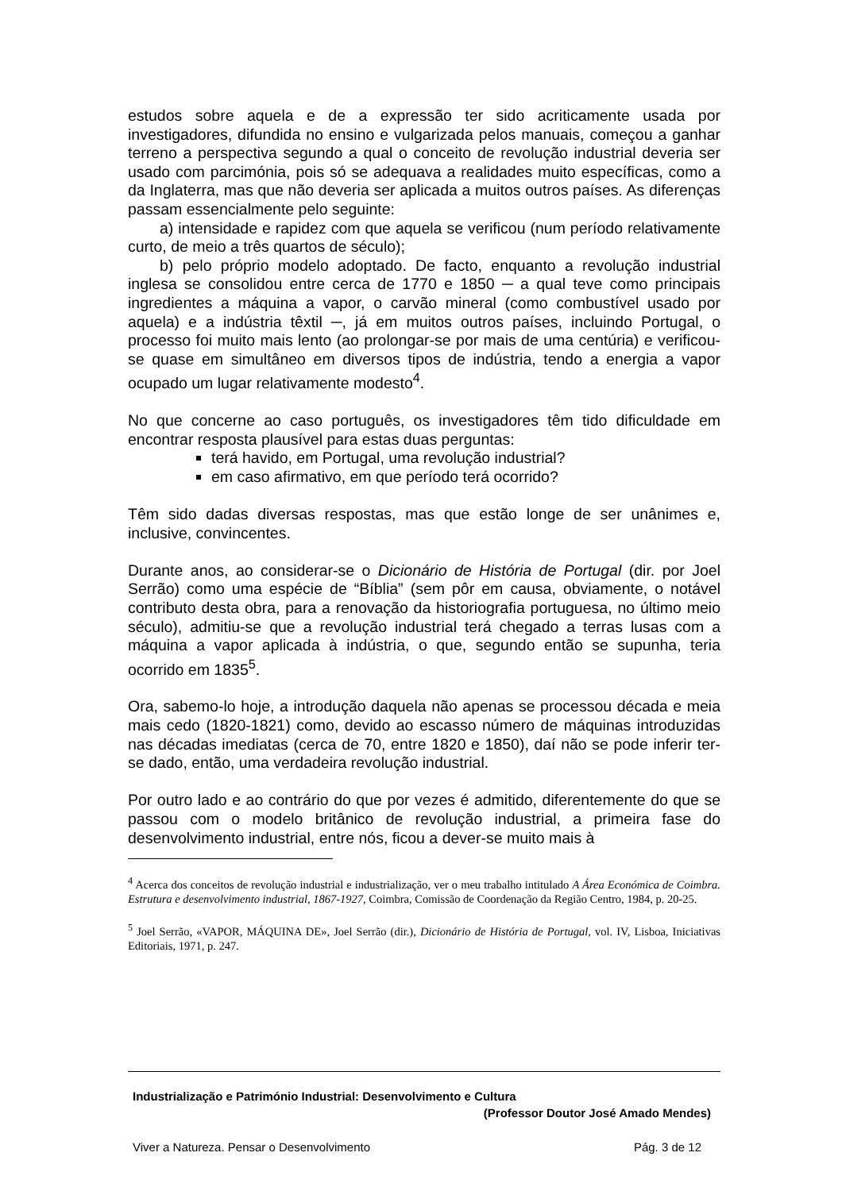estudos sobre aquela e de a expressão ter sido acriticamente usada por investigadores, difundida no ensino e vulgarizada pelos manuais, começou a ganhar terreno a perspectiva segundo a qual o conceito de revolução industrial deveria ser usado com parcimónia, pois só se adequava a realidades muito específicas, como a da Inglaterra, mas que não deveria ser aplicada a muitos outros países. As diferenças passam essencialmente pelo seguinte:
a) intensidade e rapidez com que aquela se verificou (num período relativamente curto, de meio a três quartos de século);
b) pelo próprio modelo adoptado. De facto, enquanto a revolução industrial inglesa se consolidou entre cerca de 1770 e 1850 ─ a qual teve como principais ingredientes a máquina a vapor, o carvão mineral (como combustível usado por aquela) e a indústria têxtil ─, já em muitos outros países, incluindo Portugal, o processo foi muito mais lento (ao prolongar-se por mais de uma centúria) e verificou-se quase em simultâneo em diversos tipos de indústria, tendo a energia a vapor ocupado um lugar relativamente modesto<sup>4</sup>.
No que concerne ao caso português, os investigadores têm tido dificuldade em encontrar resposta plausível para estas duas perguntas:
terá havido, em Portugal, uma revolução industrial?
em caso afirmativo, em que período terá ocorrido?
Têm sido dadas diversas respostas, mas que estão longe de ser unânimes e, inclusive, convincentes.
Durante anos, ao considerar-se o Dicionário de História de Portugal (dir. por Joel Serrão) como uma espécie de “Bíblia” (sem pôr em causa, obviamente, o notável contributo desta obra, para a renovação da historiografia portuguesa, no último meio século), admitiu-se que a revolução industrial terá chegado a terras lusas com a máquina a vapor aplicada à indústria, o que, segundo então se supunha, teria ocorrido em 1835<sup>5</sup>.
Ora, sabemo-lo hoje, a introdução daquela não apenas se processou década e meia mais cedo (1820-1821) como, devido ao escasso número de máquinas introduzidas nas décadas imediatas (cerca de 70, entre 1820 e 1850), daí não se pode inferir ter-se dado, então, uma verdadeira revolução industrial.
Por outro lado e ao contrário do que por vezes é admitido, diferentemente do que se passou com o modelo britânico de revolução industrial, a primeira fase do desenvolvimento industrial, entre nós, ficou a dever-se muito mais à
<sup>4</sup> Acerca dos conceitos de revolução industrial e industrialização, ver o meu trabalho intitulado A Área Económica de Coimbra. Estrutura e desenvolvimento industrial, 1867-1927, Coimbra, Comissão de Coordenação da Região Centro, 1984, p. 20-25.
<sup>5</sup> Joel Serrão, «VAPOR, MÁQUINA DE», Joel Serrão (dir.), Dicionário de História de Portugal, vol. IV, Lisboa, Iniciativas Editoriais, 1971, p. 247.
Industrialização e Património Industrial: Desenvolvimento e Cultura
(Professor Doutor José Amado Mendes)
Viver a Natureza. Pensar o Desenvolvimento Pág. 3 de 12